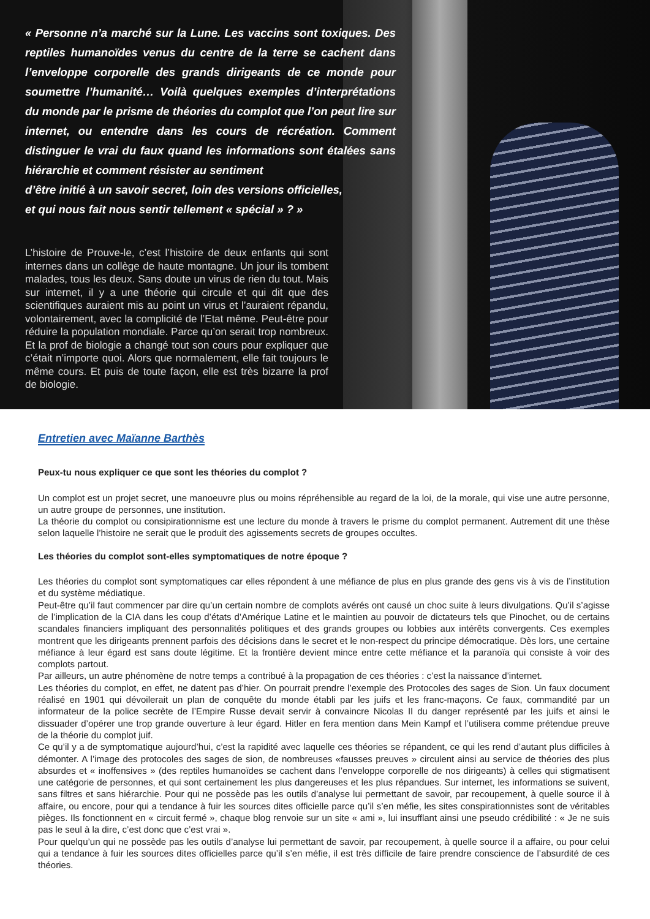« Personne n’a marché sur la Lune. Les vaccins sont toxiques. Des reptiles humanoïdes venus du centre de la terre se cachent dans l’enveloppe corporelle des grands dirigeants de ce monde pour soumettre l’humanité… Voilà quelques exemples d’interprétations du monde par le prisme de théories du complot que l’on peut lire sur internet, ou entendre dans les cours de récréation. Comment distinguer le vrai du faux quand les informations sont étalées sans hiérarchie et comment résister au sentiment
d’être initié à un savoir secret, loin des versions officielles,
et qui nous fait nous sentir tellement « spécial » ? »
L’histoire de Prouve-le, c’est l’histoire de deux enfants qui sont internes dans un collège de haute montagne. Un jour ils tombent malades, tous les deux. Sans doute un virus de rien du tout. Mais sur internet, il y a une théorie qui circule et qui dit que des scientifiques auraient mis au point un virus et l’auraient répandu, volontairement, avec la complicité de l’Etat même. Peut-être pour réduire la population mondiale. Parce qu’on serait trop nombreux. Et la prof de biologie a changé tout son cours pour expliquer que c’était n’importe quoi. Alors que normalement, elle fait toujours le même cours. Et puis de toute façon, elle est très bizarre la prof de biologie.
Entretien avec Maïanne Barthès
Peux-tu nous expliquer ce que sont les théories du complot ?
Un complot est un projet secret, une manoeuvre plus ou moins répréhensible au regard de la loi, de la morale, qui vise une autre personne, un autre groupe de personnes, une institution.
La théorie du complot ou consipirationnisme est une lecture du monde à travers le prisme du complot permanent. Autrement dit une thèse selon laquelle l’histoire ne serait que le produit des agissements secrets de groupes occultes.
Les théories du complot sont-elles symptomatiques de notre époque ?
Les théories du complot sont symptomatiques car elles répondent à une méfiance de plus en plus grande des gens vis à vis de l’institution et du système médiatique.
Peut-être qu’il faut commencer par dire qu’un certain nombre de complots avérés ont causé un choc suite à leurs divulgations. Qu’il s’agisse de l’implication de la CIA dans les coup d’états d’Amérique Latine et le maintien au pouvoir de dictateurs tels que Pinochet, ou de certains scandales financiers impliquant des personnalités politiques et des grands groupes ou lobbies aux intérêts convergents. Ces exemples montrent que les dirigeants prennent parfois des décisions dans le secret et le non-respect du principe démocratique. Dès lors, une certaine méfiance à leur égard est sans doute légitime. Et la frontière devient mince entre cette méfiance et la paranoïa qui consiste à voir des complots partout.
Par ailleurs, un autre phénomène de notre temps a contribué à la propagation de ces théories : c’est la naissance d’internet.
Les théories du complot, en effet, ne datent pas d’hier. On pourrait prendre l’exemple des Protocoles des sages de Sion. Un faux document réalisé en 1901 qui dévoilerait un plan de conquête du monde établi par les juifs et les franc-maçons. Ce faux, commandité par un informateur de la police secrète de l’Empire Russe devait servir à convaincre Nicolas II du danger représenté par les juifs et ainsi le dissuader d’opérer une trop grande ouverture à leur égard. Hitler en fera mention dans Mein Kampf et l’utilisera comme prétendue preuve de la théorie du complot juif.
Ce qu’il y a de symptomatique aujourd’hui, c’est la rapidité avec laquelle ces théories se répandent, ce qui les rend d’autant plus difficiles à démonter. A l’image des protocoles des sages de sion, de nombreuses «fausses preuves » circulent ainsi au service de théories des plus absurdes et « inoffensives » (des reptiles humanoïdes se cachent dans l’enveloppe corporelle de nos dirigeants) à celles qui stigmatisent une catégorie de personnes, et qui sont certainement les plus dangereuses et les plus répandues. Sur internet, les informations se suivent, sans filtres et sans hiérarchie. Pour qui ne possède pas les outils d’analyse lui permettant de savoir, par recoupement, à quelle source il à affaire, ou encore, pour qui a tendance à fuir les sources dites officielle parce qu’il s’en méfie, les sites conspirationnistes sont de véritables pièges. Ils fonctionnent en « circuit fermé », chaque blog renvoie sur un site « ami », lui insufflant ainsi une pseudo crédibilité : « Je ne suis pas le seul à la dire, c’est donc que c’est vrai ».
Pour quelqu’un qui ne possède pas les outils d’analyse lui permettant de savoir, par recoupement, à quelle source il a affaire, ou pour celui qui a tendance à fuir les sources dites officielles parce qu’il s’en méfie, il est très difficile de faire prendre conscience de l’absurdité de ces théories.